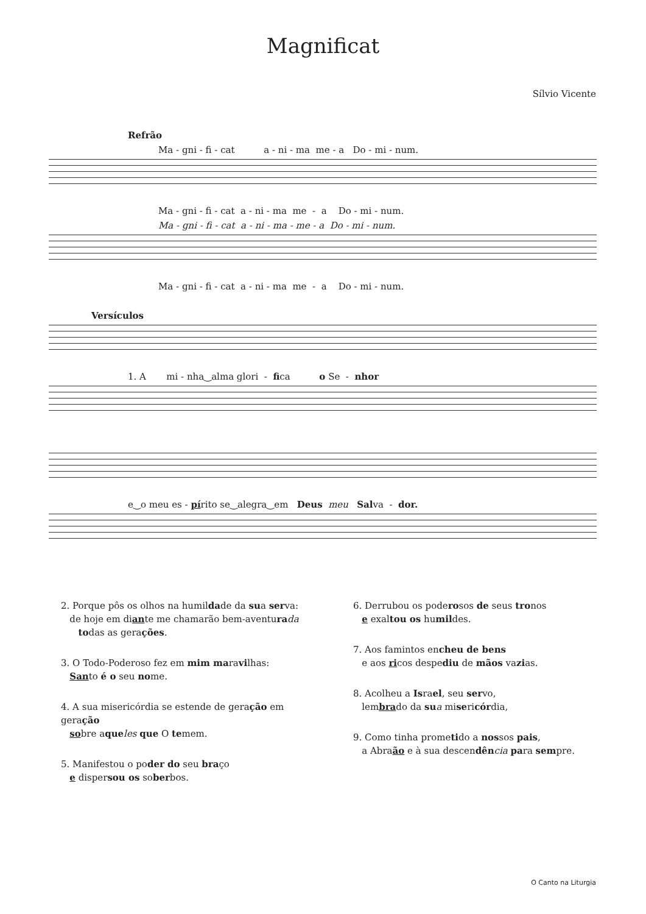Magnificat
Sílvio Vicente
Refrão
Ma - gni - fi - cat a - ni - ma me - a Do - mi - num.
Ma - gni - fi - cat a - ni - ma me - a Do - mi - num.
Ma - gni - fi - cat a - ni - ma - me - a Do - mi - num.
Ma - gni - fi - cat a - ni - ma me - a Do - mi - num.
Versículos
1. A mi - nha‿alma glori - fica o Se - nhor
e‿o meu es - pírito se‿alegra‿em Deus meu Salva - dor.
2. Porque pôs os olhos na humildade da sua serva:
de hoje em diante me chamarão bem-aventura da
todas as gerações.
3. O Todo-Poderoso fez em mim maravilhas:
Santo é o seu nome.
4. A sua misericórdia se estende de geração em geração
sobre aque les que O temem.
5. Manifestou o poder do seu braço
e dispersou os soberbos.
6. Derrubou os poderosos de seus tronos
e exaltou os humildes.
7. Aos famintos encheu de bens
e aos ricos despediu de mãos vazias.
8. Acolheu a Israel, seu servo,
lembrado da su a misericórdia,
9. Como tinha prometido a nossos pais,
a Abraão e à sua descendên cia para sempre.
O Canto na Liturgia